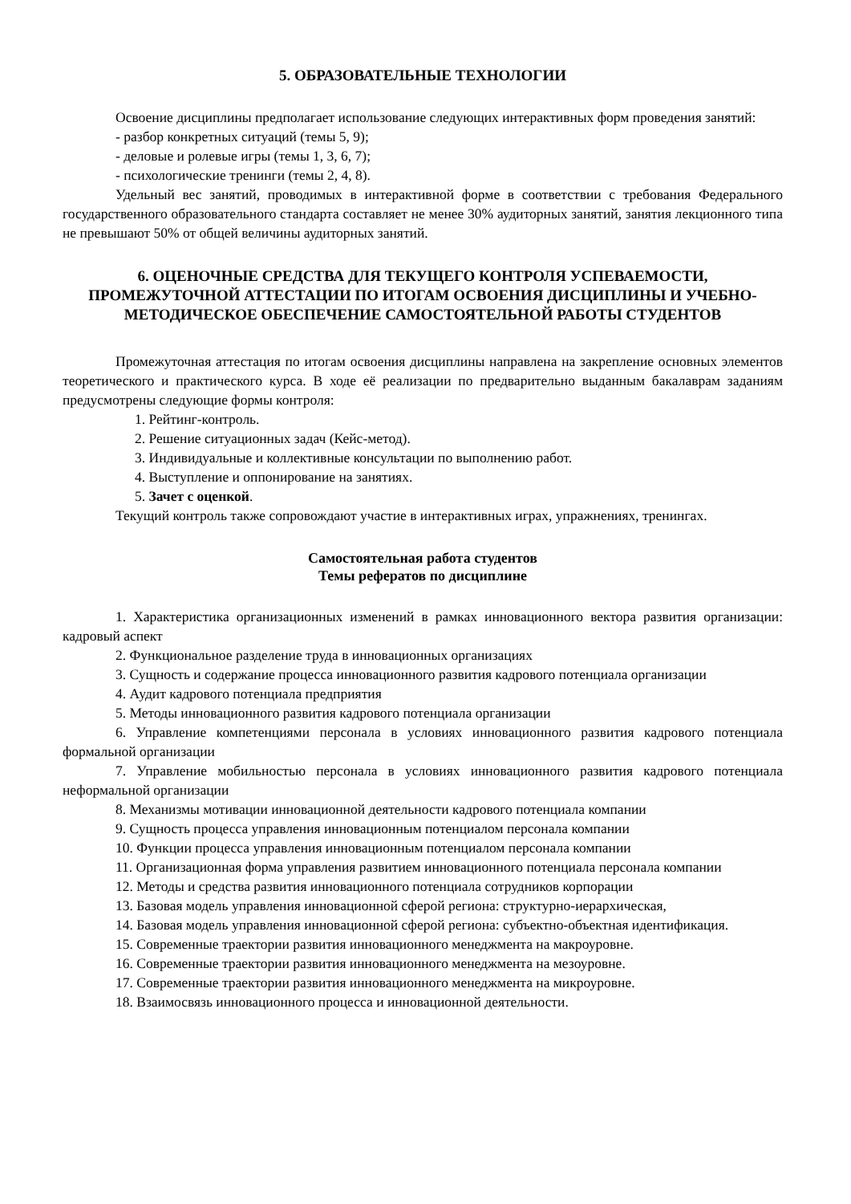5. ОБРАЗОВАТЕЛЬНЫЕ ТЕХНОЛОГИИ
Освоение дисциплины предполагает использование следующих интерактивных форм проведения занятий:
- разбор конкретных ситуаций (темы 5, 9);
- деловые и ролевые игры (темы 1, 3, 6, 7);
- психологические тренинги (темы 2, 4, 8).
Удельный вес занятий, проводимых в интерактивной форме в соответствии с требования Федерального государственного образовательного стандарта составляет не менее 30% аудиторных занятий, занятия лекционного типа не превышают 50% от общей величины аудиторных занятий.
6. ОЦЕНОЧНЫЕ СРЕДСТВА ДЛЯ ТЕКУЩЕГО КОНТРОЛЯ УСПЕВАЕМОСТИ, ПРОМЕЖУТОЧНОЙ АТТЕСТАЦИИ ПО ИТОГАМ ОСВОЕНИЯ ДИСЦИПЛИНЫ И УЧЕБНО-МЕТОДИЧЕСКОЕ ОБЕСПЕЧЕНИЕ САМОСТОЯТЕЛЬНОЙ РАБОТЫ СТУДЕНТОВ
Промежуточная аттестация по итогам освоения дисциплины направлена на закрепление основных элементов теоретического и практического курса. В ходе её реализации по предварительно выданным бакалаврам заданиям предусмотрены следующие формы контроля:
1. Рейтинг-контроль.
2. Решение ситуационных задач (Кейс-метод).
3. Индивидуальные и коллективные консультации по выполнению работ.
4. Выступление и оппонирование на занятиях.
5. Зачет с оценкой.
Текущий контроль также сопровождают участие в интерактивных играх, упражнениях, тренингах.
Самостоятельная работа студентов
Темы рефератов по дисциплине
1. Характеристика организационных изменений в рамках инновационного вектора развития организации: кадровый аспект
2. Функциональное разделение труда в инновационных организациях
3. Сущность и содержание процесса инновационного развития кадрового потенциала организации
4. Аудит кадрового потенциала предприятия
5. Методы инновационного развития кадрового потенциала организации
6. Управление компетенциями персонала в условиях инновационного развития кадрового потенциала формальной организации
7. Управление мобильностью персонала в условиях инновационного развития кадрового потенциала неформальной организации
8. Механизмы мотивации инновационной деятельности кадрового потенциала компании
9. Сущность процесса управления инновационным потенциалом персонала компании
10. Функции процесса управления инновационным потенциалом персонала компании
11. Организационная форма управления развитием инновационного потенциала персонала компании
12. Методы и средства развития инновационного потенциала сотрудников корпорации
13. Базовая модель управления инновационной сферой региона: структурно-иерархическая,
14. Базовая модель управления инновационной сферой региона: субъектно-объектная идентификация.
15. Современные траектории развития инновационного менеджмента на макроуровне.
16. Современные траектории развития инновационного менеджмента на мезоуровне.
17. Современные траектории развития инновационного менеджмента на микроуровне.
18. Взаимосвязь инновационного процесса и инновационной деятельности.